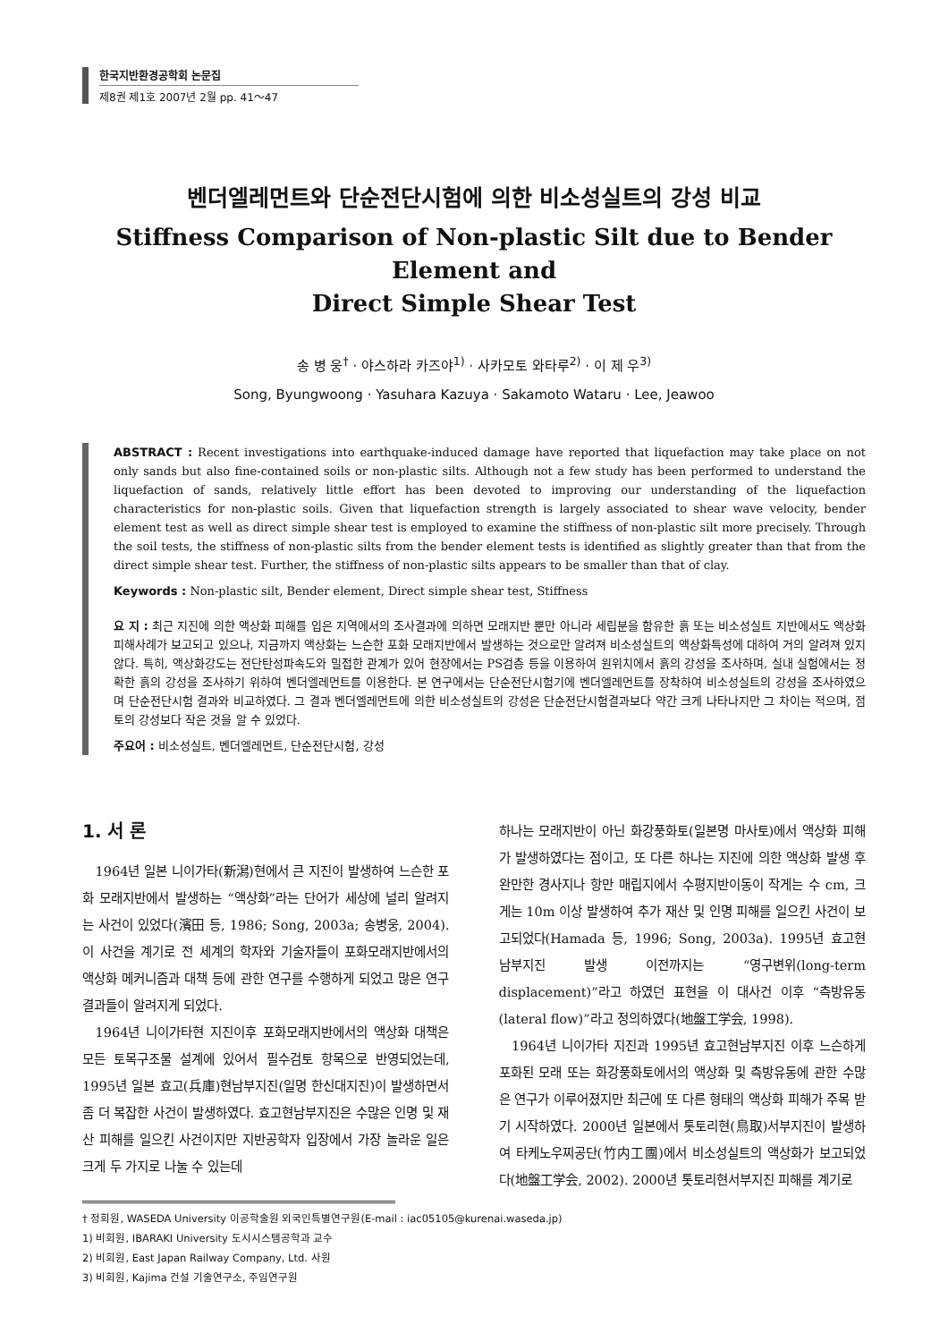한국지반환경공학회 논문집
제8권 제1호 2007년 2월 pp. 41～47
벤더엘레먼트와 단순전단시험에 의한 비소성실트의 강성 비교
Stiffness Comparison of Non-plastic Silt due to Bender Element and
Direct Simple Shear Test
송 병 웅<sup>†</sup> · 야스하라 카즈야<sup>1)</sup> · 사카모토 와타루<sup>2)</sup> · 이 제 우<sup>3)</sup>
Song, Byungwoong · Yasuhara Kazuya · Sakamoto Wataru · Lee, Jeawoo
ABSTRACT : Recent investigations into earthquake-induced damage have reported that liquefaction may take place on not only sands but also fine-contained soils or non-plastic silts. Although not a few study has been performed to understand the liquefaction of sands, relatively little effort has been devoted to improving our understanding of the liquefaction characteristics for non-plastic soils. Given that liquefaction strength is largely associated to shear wave velocity, bender element test as well as direct simple shear test is employed to examine the stiffness of non-plastic silt more precisely. Through the soil tests, the stiffness of non-plastic silts from the bender element tests is identified as slightly greater than that from the direct simple shear test. Further, the stiffness of non-plastic silts appears to be smaller than that of clay.
Keywords : Non-plastic silt, Bender element, Direct simple shear test, Stiffness
요 지 : 최근 지진에 의한 액상화 피해를 입은 지역에서의 조사결과에 의하면 모래지반 뿐만 아니라 세립분을 함유한 흙 또는 비소성실트 지반에서도 액상화 피해사례가 보고되고 있으나, 지금까지 액상화는 느슨한 포화 모래지반에서 발생하는 것으로만 알려져 비소성실트의 액상화특성에 대하여 거의 알려져 있지 않다. 특히, 액상화강도는 전단탄성파속도와 밀접한 관계가 있어 현장에서는 PS검층 등을 이용하여 원위치에서 흙의 강성을 조사하며, 실내 실험에서는 정확한 흙의 강성을 조사하기 위하여 벤더엘레먼트를 이용한다. 본 연구에서는 단순전단시험기에 벤더엘레먼트를 장착하여 비소성실트의 강성을 조사하였으며 단순전단시험 결과와 비교하였다. 그 결과 벤더엘레먼트에 의한 비소성실트의 강성은 단순전단시험결과보다 약간 크게 나타나지만 그 차이는 적으며, 점토의 강성보다 작은 것을 알 수 있었다.
주요어 : 비소성실트, 벤더엘레먼트, 단순전단시험, 강성
1. 서 론
1964년 일본 니이가타(新潟)현에서 큰 지진이 발생하여 느슨한 포화 모래지반에서 발생하는 “액상화”라는 단어가 세상에 널리 알려지는 사건이 있었다(濱田 등, 1986; Song, 2003a; 송병웅, 2004). 이 사건을 계기로 전 세계의 학자와 기술자들이 포화모래지반에서의 액상화 메커니즘과 대책 등에 관한 연구를 수행하게 되었고 많은 연구 결과들이 알려지게 되었다.
1964년 니이가타현 지진이후 포화모래지반에서의 액상화 대책은 모든 토목구조물 설계에 있어서 필수검토 항목으로 반영되었는데, 1995년 일본 효고(兵庫)현남부지진(일명 한신대지진)이 발생하면서 좀 더 복잡한 사건이 발생하였다. 효고현남부지진은 수많은 인명 및 재산 피해를 일으킨 사건이지만 지반공학자 입장에서 가장 놀라운 일은 크게 두 가지로 나눌 수 있는데
하나는 모래지반이 아닌 화강풍화토(일본명 마사토)에서 액상화 피해가 발생하였다는 점이고, 또 다른 하나는 지진에 의한 액상화 발생 후 완만한 경사지나 항만 매립지에서 수평지반이동이 작게는 수 cm, 크게는 10m 이상 발생하여 추가 재산 및 인명 피해를 일으킨 사건이 보고되었다(Hamada 등, 1996; Song, 2003a). 1995년 효고현 남부지진 발생 이전까지는 “영구변위(long-term displacement)”라고 하였던 표현을 이 대사건 이후 “측방유동(lateral flow)”라고 정의하였다(地盤工学会, 1998).
1964년 니이가타 지진과 1995년 효고현남부지진 이후 느슨하게 포화된 모래 또는 화강풍화토에서의 액상화 및 측방유동에 관한 수많은 연구가 이루어졌지만 최근에 또 다른 형태의 액상화 피해가 주목 받기 시작하였다. 2000년 일본에서 톳토리현(鳥取)서부지진이 발생하여 타케노우찌공단(竹内工團)에서 비소성실트의 액상화가 보고되었다(地盤工学会, 2002). 2000년 톳토리현서부지진 피해를 계기로
† 정회원, WASEDA University 이공학술원 외국인특별연구원(E-mail : iac05105@kurenai.waseda.jp)
1) 비회원, IBARAKI University 도시시스템공학과 교수
2) 비회원, East Japan Railway Company, Ltd. 사원
3) 비회원, Kajima 건설 기술연구소, 주임연구원